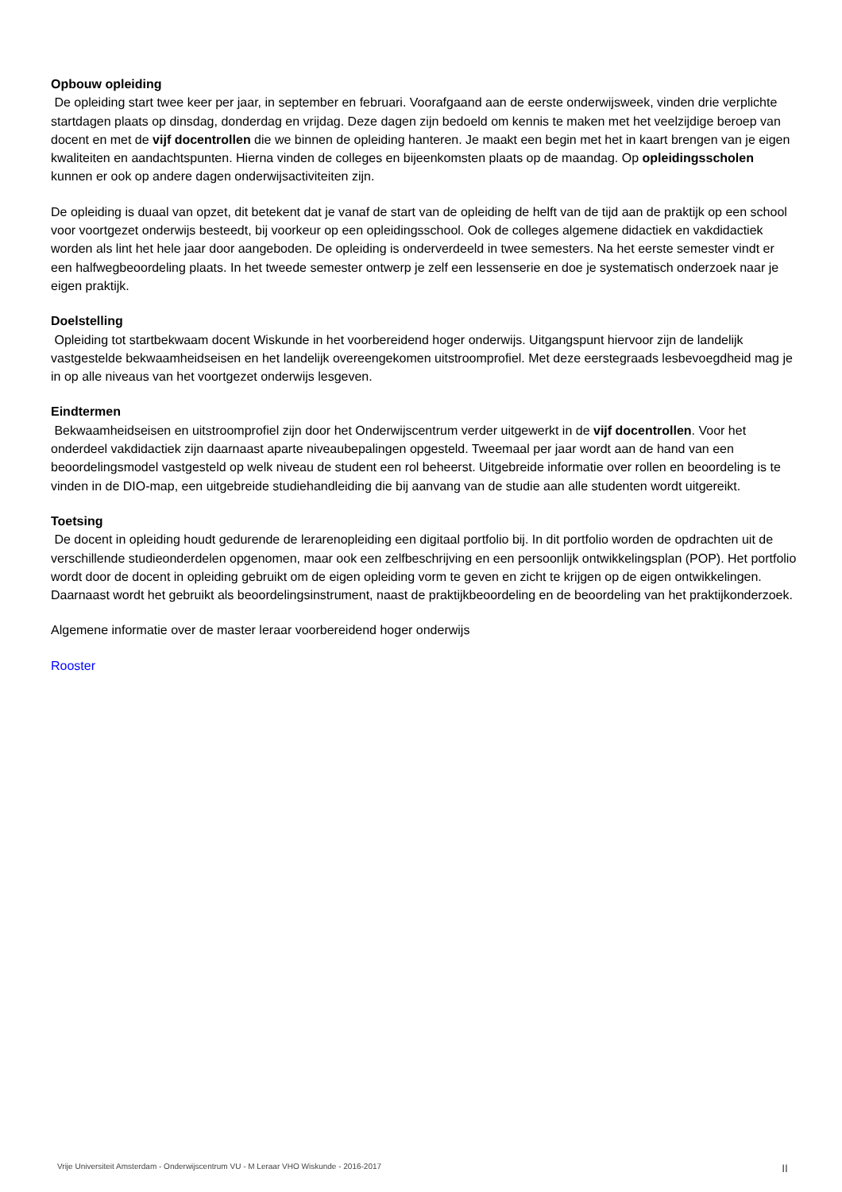Opbouw opleiding
De opleiding start twee keer per jaar, in september en februari. Voorafgaand aan de eerste onderwijsweek, vinden drie verplichte startdagen plaats op dinsdag, donderdag en vrijdag. Deze dagen zijn bedoeld om kennis te maken met het veelzijdige beroep van docent en met de vijf docentrollen die we binnen de opleiding hanteren. Je maakt een begin met het in kaart brengen van je eigen kwaliteiten en aandachtspunten. Hierna vinden de colleges en bijeenkomsten plaats op de maandag. Op opleidingsscholen kunnen er ook op andere dagen onderwijsactiviteiten zijn.
De opleiding is duaal van opzet, dit betekent dat je vanaf de start van de opleiding de helft van de tijd aan de praktijk op een school voor voortgezet onderwijs besteedt, bij voorkeur op een opleidingsschool. Ook de colleges algemene didactiek en vakdidactiek worden als lint het hele jaar door aangeboden. De opleiding is onderverdeeld in twee semesters. Na het eerste semester vindt er een halfwegbeoordeling plaats. In het tweede semester ontwerp je zelf een lessenserie en doe je systematisch onderzoek naar je eigen praktijk.
Doelstelling
Opleiding tot startbekwaam docent Wiskunde in het voorbereidend hoger onderwijs. Uitgangspunt hiervoor zijn de landelijk vastgestelde bekwaamheidseisen en het landelijk overeengekomen uitstroomprofiel. Met deze eerstegraads lesbevoegdheid mag je in op alle niveaus van het voortgezet onderwijs lesgeven.
Eindtermen
Bekwaamheidseisen en uitstroomprofiel zijn door het Onderwijscentrum verder uitgewerkt in de vijf docentrollen. Voor het onderdeel vakdidactiek zijn daarnaast aparte niveaubepalingen opgesteld. Tweemaal per jaar wordt aan de hand van een beoordelingsmodel vastgesteld op welk niveau de student een rol beheerst. Uitgebreide informatie over rollen en beoordeling is te vinden in de DIO-map, een uitgebreide studiehandleiding die bij aanvang van de studie aan alle studenten wordt uitgereikt.
Toetsing
De docent in opleiding houdt gedurende de lerarenopleiding een digitaal portfolio bij. In dit portfolio worden de opdrachten uit de verschillende studieonderdelen opgenomen, maar ook een zelfbeschrijving en een persoonlijk ontwikkelingsplan (POP). Het portfolio wordt door de docent in opleiding gebruikt om de eigen opleiding vorm te geven en zicht te krijgen op de eigen ontwikkelingen. Daarnaast wordt het gebruikt als beoordelingsinstrument, naast de praktijkbeoordeling en de beoordeling van het praktijkonderzoek.
Algemene informatie over de master leraar voorbereidend hoger onderwijs
Rooster
Vrije Universiteit Amsterdam - Onderwijscentrum VU - M Leraar VHO Wiskunde - 2016-2017 II